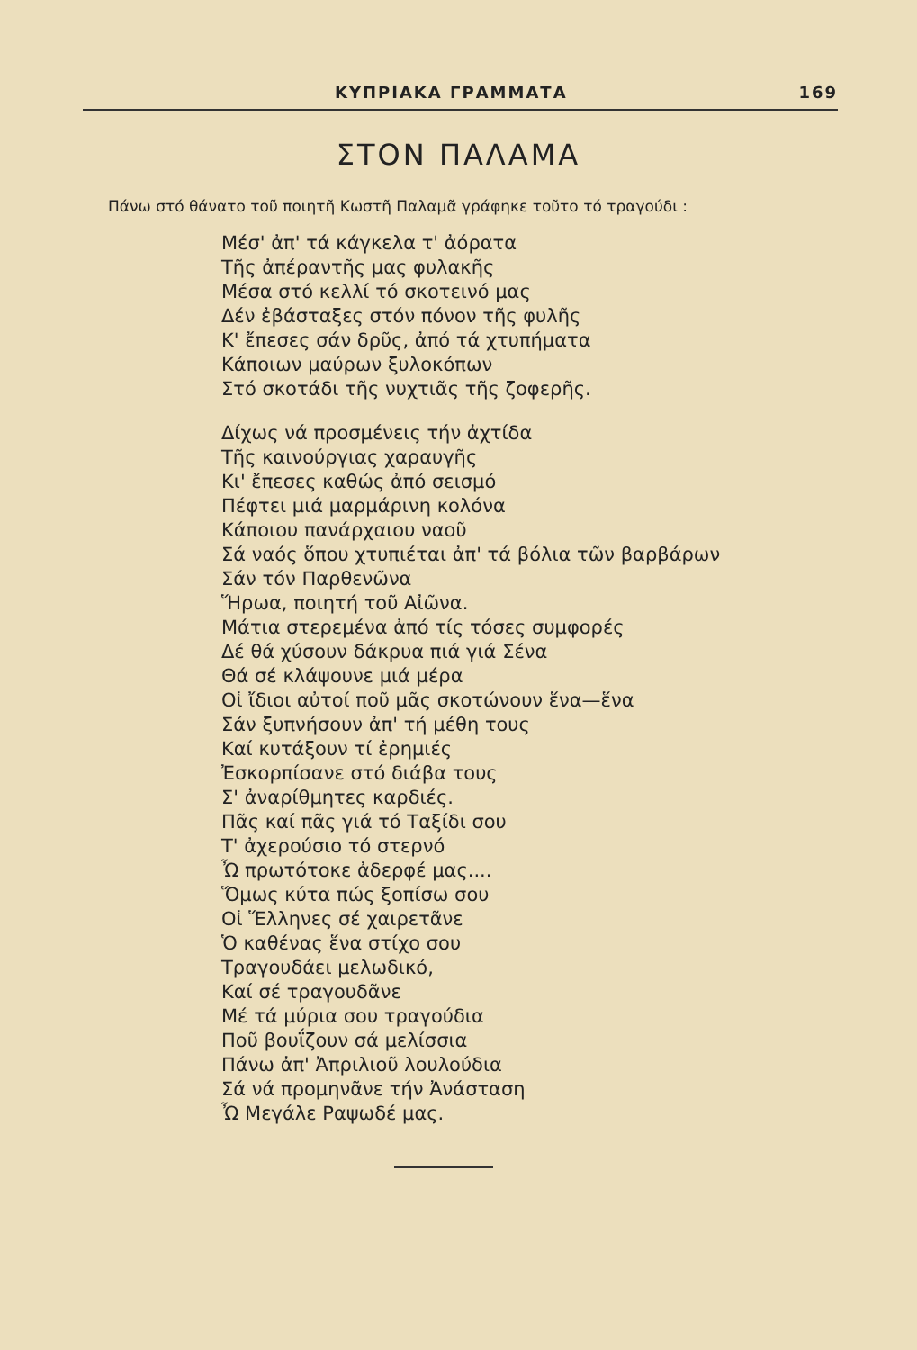ΚΥΠΡΙΑΚΑ ΓΡΑΜΜΑΤΑ 169
ΣΤΟΝ ΠΑΛΑΜΑ
Πάνω στό θάνατο τοῦ ποιητῆ Κωστῆ Παλαμᾶ γράφηκε τοῦτο τό τραγούδι :
Μέσ' ἀπ' τά κάγκελα τ' ἀόρατα
Τῆς ἀπέραντῆς μας φυλακῆς
Μέσα στό κελλί τό σκοτεινό μας
Δέν ἐβάσταξες στόν πόνον τῆς φυλῆς
Κ' ἔπεσες σάν δρῦς, ἀπό τά χτυπήματα
Κάποιων μαύρων ξυλοκόπων
Στό σκοτάδι τῆς νυχτιᾶς τῆς ζοφερῆς.
Δίχως νά προσμένεις τήν ἀχτίδα
Τῆς καινούργιας χαραυγῆς
Κι' ἔπεσες καθώς ἀπό σεισμό
Πέφτει μιά μαρμάρινη κολόνα
Κάποιου πανάρχαιου ναοῦ
Σά ναός ὅπου χτυπιέται ἀπ' τά βόλια τῶν βαρβάρων
Σάν τόν Παρθενῶνα
Ἥρωα, ποιητή τοῦ Αἰῶνα.
Μάτια στερεμένα ἀπό τίς τόσες συμφορές
Δέ θά χύσουν δάκρυα πιά γιά Σένα
Θά σέ κλάψουνε μιά μέρα
Οἱ ἴδιοι αὐτοί ποῦ μᾶς σκοτώνουν ἕνα—ἕνα
Σάν ξυπνήσουν ἀπ' τή μέθη τους
Καί κυτάξουν τί ἐρημιές
Ἐσκορπίσανε στό διάβα τους
Σ' ἀναρίθμητες καρδιές.
Πᾶς καί πᾶς γιά τό Ταξίδι σου
Τ' ἀχερούσιο τό στερνό
Ὦ πρωτότοκε ἀδερφέ μας....
Ὅμως κύτα πώς ξοπίσω σου
Οἱ Ἕλληνες σέ χαιρετᾶνε
Ὁ καθένας ἕνα στίχο σου
Τραγουδάει μελωδικό,
Καί σέ τραγουδᾶνε
Μέ τά μύρια σου τραγούδια
Ποῦ βουΐζουν σά μελίσσια
Πάνω ἀπ' Ἀπριλιοῦ λουλούδια
Σά νά προμηνᾶνε τήν Ἀνάσταση
Ὦ Μεγάλε Ραψωδέ μας.